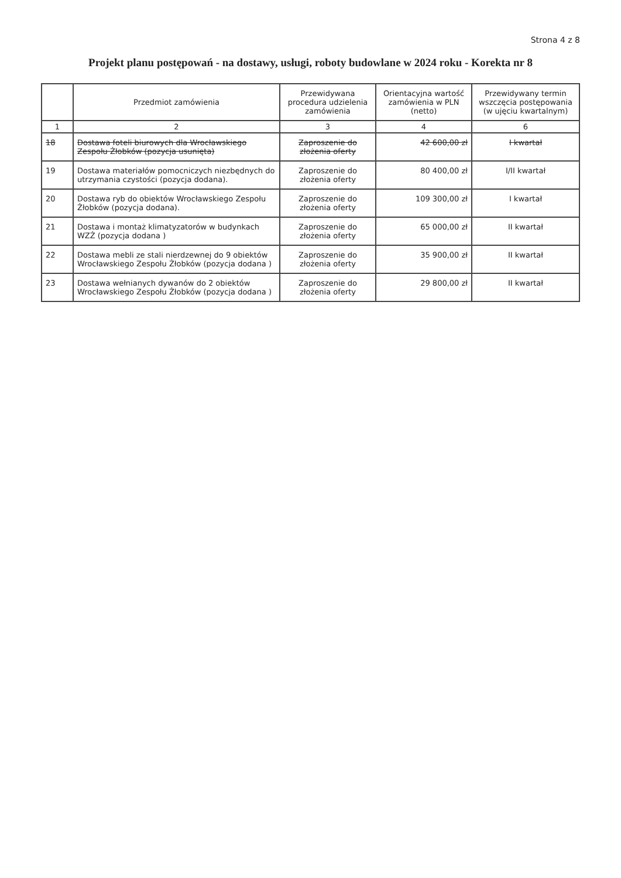Strona 4 z 8
Projekt planu postępowań - na dostawy, usługi, roboty budowlane w 2024 roku - Korekta nr 8
| | Przedmiot zamówienia | Przewidywana procedura udzielenia zamówienia | Orientacyjna wartość zamówienia w PLN (netto) | Przewidywany termin wszczęcia postępowania (w ujęciu kwartalnym) |
| --- | --- | --- | --- | --- |
| 1 | 2 | 3 | 4 | 6 |
| 18 | Dostawa foteli biurowych dla Wrocławskiego Zespołu Żłobków (pozycja usunięta) | Zaproszenie do złożenia oferty | 42 600,00 zł | I kwartał |
| 19 | Dostawa materiałów pomocniczych niezbędnych do utrzymania czystości (pozycja dodana). | Zaproszenie do złożenia oferty | 80 400,00 zł | I/II kwartał |
| 20 | Dostawa ryb do obiektów Wrocławskiego Zespołu Żłobków (pozycja dodana). | Zaproszenie do złożenia oferty | 109 300,00 zł | I kwartał |
| 21 | Dostawa i montaż klimatyzatorów w budynkach WZŻ (pozycja dodana ) | Zaproszenie do złożenia oferty | 65 000,00 zł | II kwartał |
| 22 | Dostawa mebli ze stali nierdzewnej do 9 obiektów Wrocławskiego Zespołu Żłobków (pozycja dodana ) | Zaproszenie do złożenia oferty | 35 900,00 zł | II kwartał |
| 23 | Dostawa wełnianych dywanów do 2 obiektów Wrocławskiego Zespołu Żłobków (pozycja dodana ) | Zaproszenie do złożenia oferty | 29 800,00 zł | II kwartał |